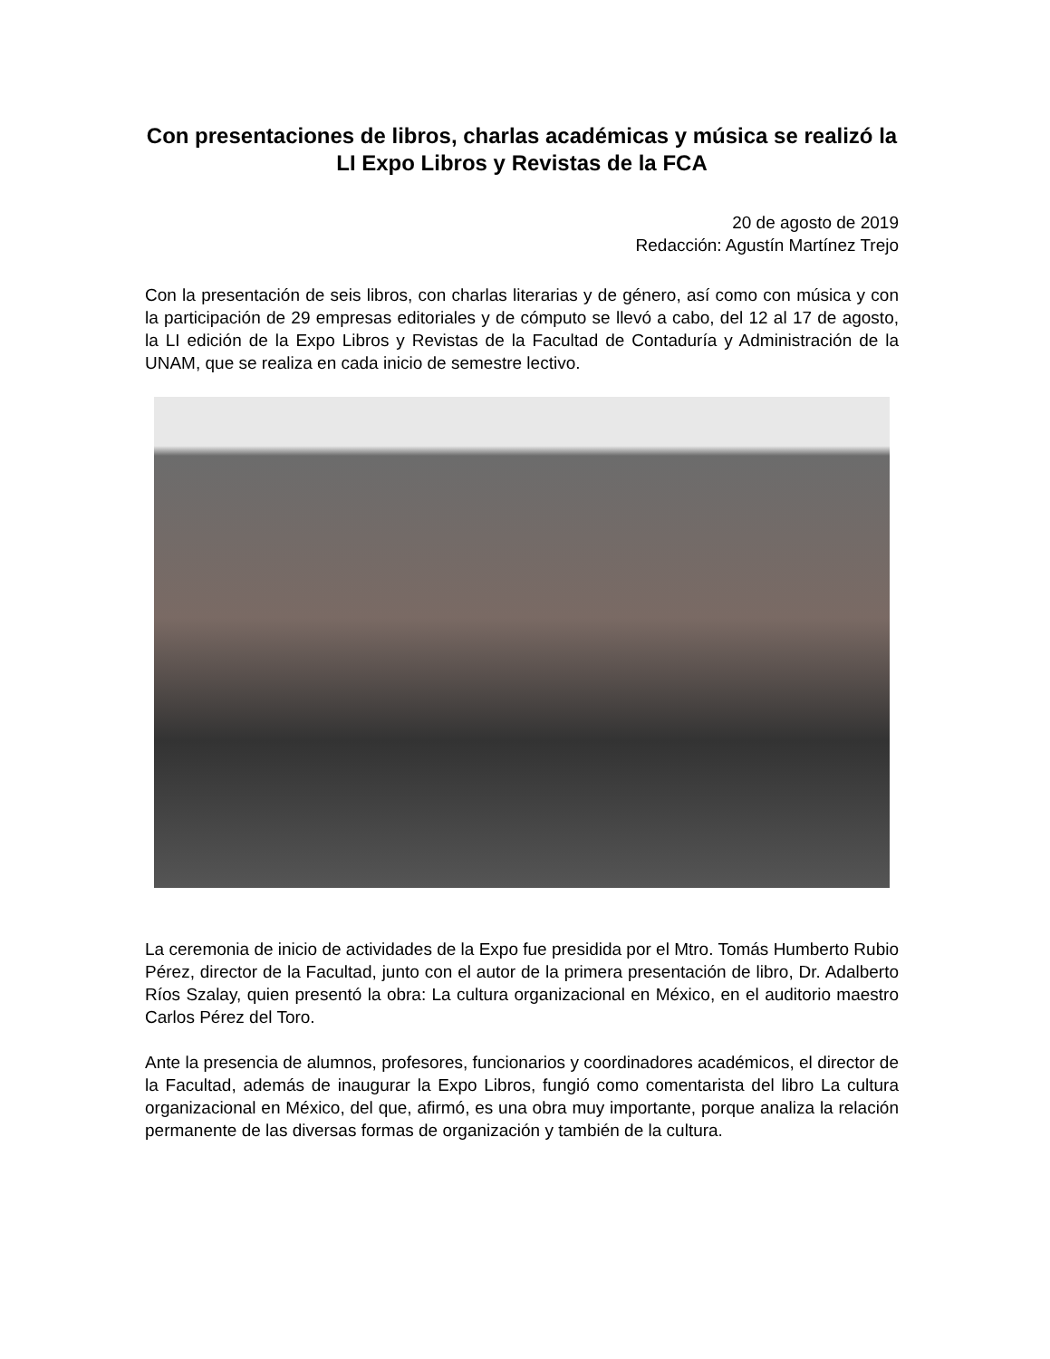Con presentaciones de libros, charlas académicas y música se realizó la LI Expo Libros y Revistas de la FCA
20 de agosto de 2019
Redacción: Agustín Martínez Trejo
Con la presentación de seis libros, con charlas literarias y de género, así como con música y con la participación de 29 empresas editoriales y de cómputo se llevó a cabo, del 12 al 17 de agosto, la LI edición de la Expo Libros y Revistas de la Facultad de Contaduría y Administración de la UNAM, que se realiza en cada inicio de semestre lectivo.
La ceremonia de inicio de actividades de la Expo fue presidida por el Mtro. Tomás Humberto Rubio Pérez, director de la Facultad, junto con el autor de la primera presentación de libro, Dr. Adalberto Ríos Szalay, quien presentó la obra: La cultura organizacional en México, en el auditorio maestro Carlos Pérez del Toro.
Ante la presencia de alumnos, profesores, funcionarios y coordinadores académicos, el director de la Facultad, además de inaugurar la Expo Libros, fungió como comentarista del libro La cultura organizacional en México, del que, afirmó, es una obra muy importante, porque analiza la relación permanente de las diversas formas de organización y también de la cultura.